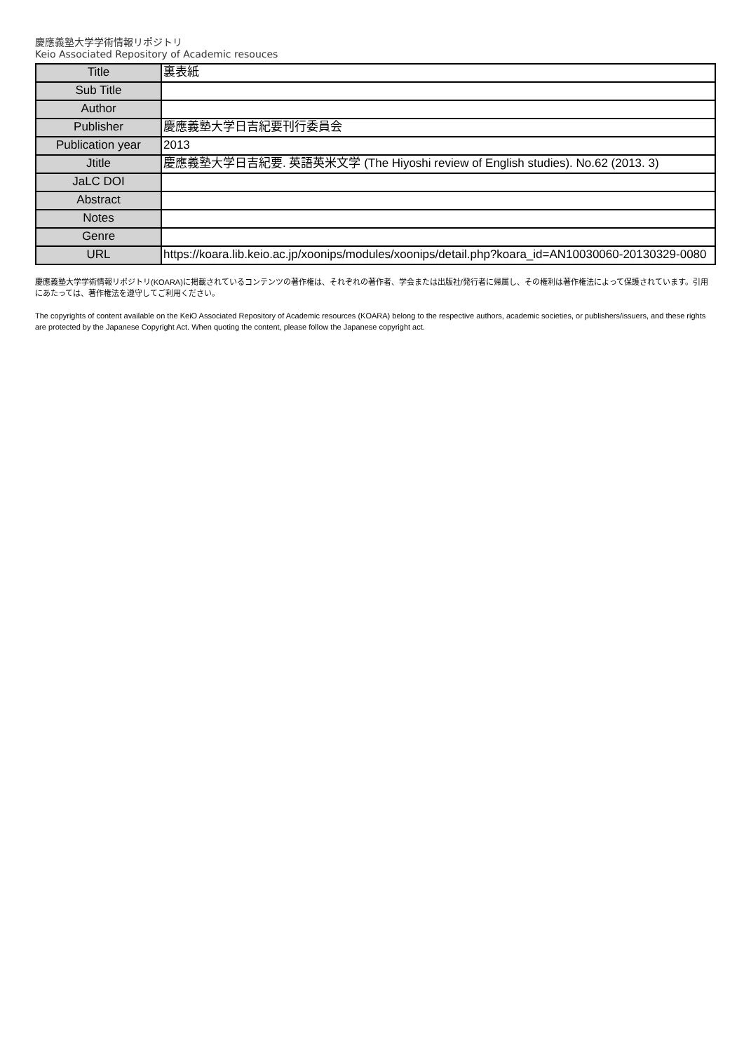慶應義塾大学学術情報リポジトリ
Keio Associated Repository of Academic resouces
| Title | 裏表紙 |
| Sub Title | |
| Author | |
| Publisher | 慶應義塾大学日吉紀要刊行委員会 |
| Publication year | 2013 |
| Jtitle | 慶應義塾大学日吉紀要. 英語英米文学 (The Hiyoshi review of English studies). No.62 (2013. 3) |
| JaLC DOI | |
| Abstract | |
| Notes | |
| Genre | |
| URL | https://koara.lib.keio.ac.jp/xoonips/modules/xoonips/detail.php?koara_id=AN10030060-20130329-0080 |
慶應義塾大学学術情報リポジトリ(KOARA)に掲載されているコンテンツの著作権は、それぞれの著作者、学会または出版社/発行者に帰属し、その権利は著作権法によって保護されています。引用にあたっては、著作権法を遵守してご利用ください。
The copyrights of content available on the KeiO Associated Repository of Academic resources (KOARA) belong to the respective authors, academic societies, or publishers/issuers, and these rights are protected by the Japanese Copyright Act. When quoting the content, please follow the Japanese copyright act.